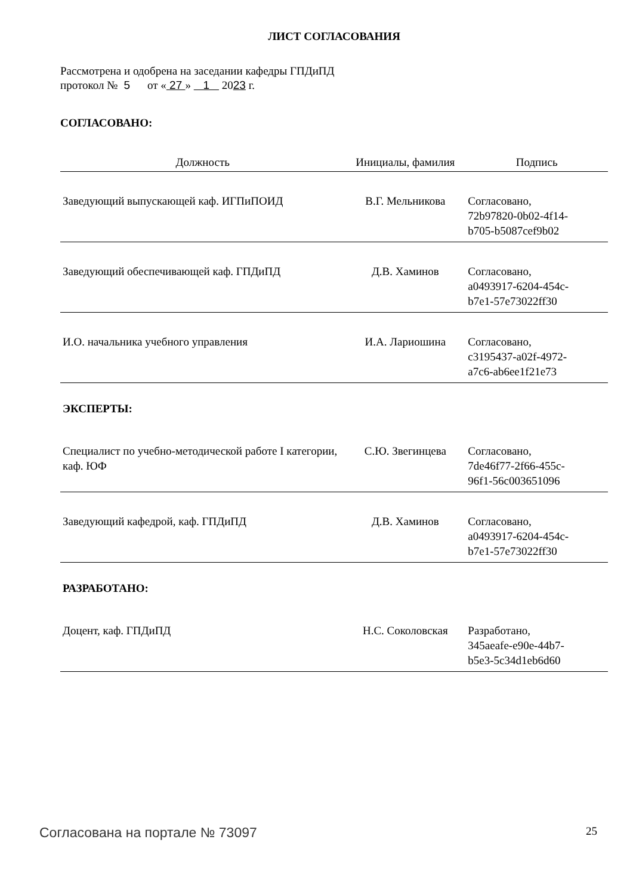ЛИСТ СОГЛАСОВАНИЯ
Рассмотрена и одобрена на заседании кафедры ГПДиПД
протокол № 5 от « 27 » 1 2023 г.
СОГЛАСОВАНО:
| Должность | Инициалы, фамилия | Подпись |
| --- | --- | --- |
| Заведующий выпускающей каф. ИГПиПОИД | В.Г. Мельникова | Согласовано, 72b97820-0b02-4f14- b705-b5087cef9b02 |
| Заведующий обеспечивающей каф. ГПДиПД | Д.В. Хаминов | Согласовано, a0493917-6204-454c- b7e1-57e73022ff30 |
| И.О. начальника учебного управления | И.А. Лариошина | Согласовано, c3195437-a02f-4972- a7c6-ab6ee1f21e73 |
| ЭКСПЕРТЫ: | | |
| Специалист по учебно-методической работе I категории, каф. ЮФ | С.Ю. Звегинцева | Согласовано, 7de46f77-2f66-455c- 96f1-56c003651096 |
| Заведующий кафедрой, каф. ГПДиПД | Д.В. Хаминов | Согласовано, a0493917-6204-454c- b7e1-57e73022ff30 |
| РАЗРАБОТАНО: | | |
| Доцент, каф. ГПДиПД | Н.С. Соколовская | Разработано, 345aeafe-e90e-44b7- b5e3-5c34d1eb6d60 |
Согласована на портале № 73097 25